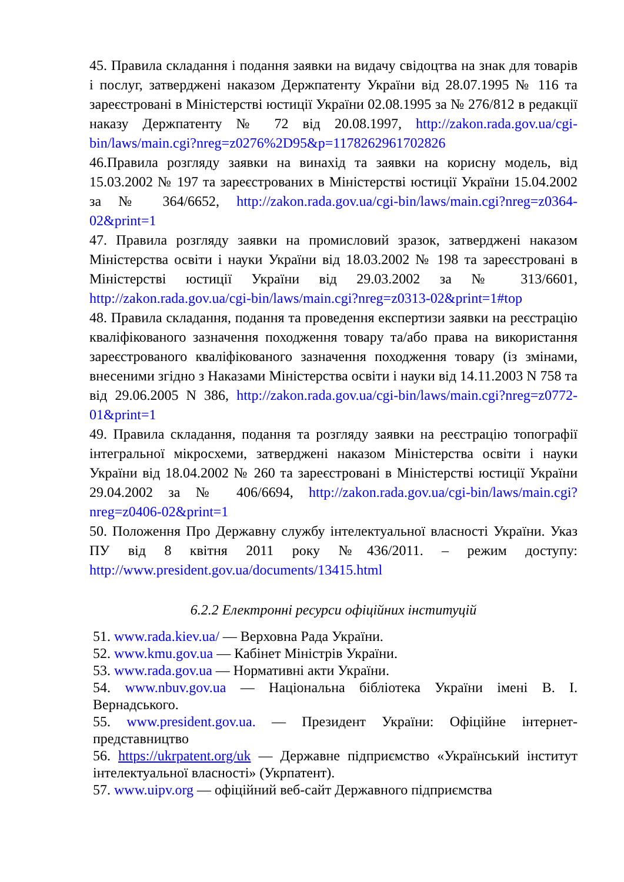45. Правила складання і подання заявки на видачу свідоцтва на знак для товарів і послуг, затверджені наказом Держпатенту України від 28.07.1995 № 116 та зареєстровані в Міністерстві юстиції України 02.08.1995 за № 276/812 в редакції наказу Держпатенту № 72 від 20.08.1997, http://zakon.rada.gov.ua/cgi-bin/laws/main.cgi?nreg=z0276%2D95&p=1178262961702826
46.Правила розгляду заявки на винахід та заявки на корисну модель, від 15.03.2002 № 197 та зареєстрованих в Міністерстві юстиції України 15.04.2002 за № 364/6652, http://zakon.rada.gov.ua/cgi-bin/laws/main.cgi?nreg=z0364-02&print=1
47. Правила розгляду заявки на промисловий зразок, затверджені наказом Міністерства освіти і науки України від 18.03.2002 № 198 та зареєстровані в Міністерстві юстиції України від 29.03.2002 за № 313/6601, http://zakon.rada.gov.ua/cgi-bin/laws/main.cgi?nreg=z0313-02&print=1#top
48. Правила складання, подання та проведення експертизи заявки на реєстрацію кваліфікованого зазначення походження товару та/або права на використання зареєстрованого кваліфікованого зазначення походження товару (із змінами, внесеними згідно з Наказами Міністерства освіти і науки від 14.11.2003 N 758 та від 29.06.2005 N 386, http://zakon.rada.gov.ua/cgi-bin/laws/main.cgi?nreg=z0772-01&print=1
49. Правила складання, подання та розгляду заявки на реєстрацію топографії інтегральної мікросхеми, затверджені наказом Міністерства освіти і науки України від 18.04.2002 № 260 та зареєстровані в Міністерстві юстиції України 29.04.2002 за № 406/6694, http://zakon.rada.gov.ua/cgi-bin/laws/main.cgi?nreg=z0406-02&print=1
50. Положення Про Державну службу інтелектуальної власності України. Указ ПУ від 8 квітня 2011 року №436/2011. – режим доступу: http://www.president.gov.ua/documents/13415.html
6.2.2 Електронні ресурси офіційних інституцій
51. www.rada.kiev.ua/ — Верховна Рада України.
52. www.kmu.gov.ua — Кабінет Міністрів України.
53. www.rada.gov.ua — Нормативні акти України.
54. www.nbuv.gov.ua — Національна бібліотека України імені В. І. Вернадського.
55. www.president.gov.ua. — Президент України: Офіційне інтернет-представництво
56. https://ukrpatent.org/uk — Державне підприємство «Український інститут інтелектуальної власності» (Укрпатент).
57. www.uipv.org — офіційний веб-сайт Державного підприємства